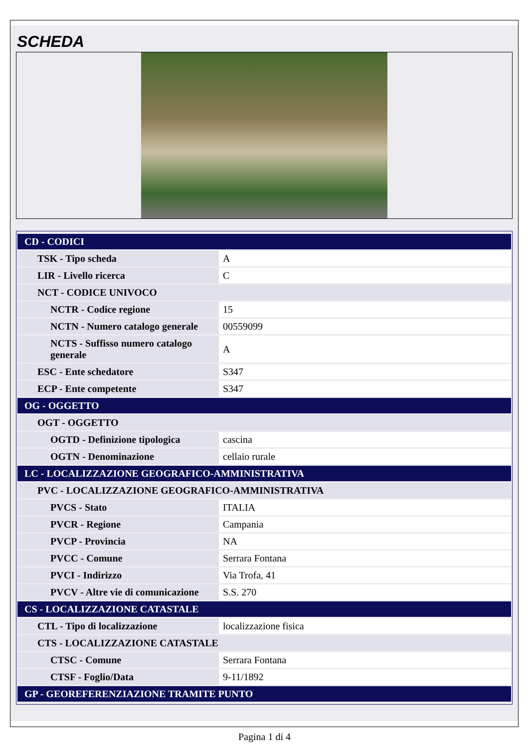SCHEDA
| CD - CODICI | |
| TSK - Tipo scheda | A |
| LIR - Livello ricerca | C |
| NCT - CODICE UNIVOCO | |
| NCTR - Codice regione | 15 |
| NCTN - Numero catalogo generale | 00559099 |
| NCTS - Suffisso numero catalogo generale | A |
| ESC - Ente schedatore | S347 |
| ECP - Ente competente | S347 |
| OG - OGGETTO | |
| OGT - OGGETTO | |
| OGTD - Definizione tipologica | cascina |
| OGTN - Denominazione | cellaio rurale |
| LC - LOCALIZZAZIONE GEOGRAFICO-AMMINISTRATIVA | |
| PVC - LOCALIZZAZIONE GEOGRAFICO-AMMINISTRATIVA | |
| PVCS - Stato | ITALIA |
| PVCR - Regione | Campania |
| PVCP - Provincia | NA |
| PVCC - Comune | Serrara Fontana |
| PVCI - Indirizzo | Via Trofa, 41 |
| PVCV - Altre vie di comunicazione | S.S. 270 |
| CS - LOCALIZZAZIONE CATASTALE | |
| CTL - Tipo di localizzazione | localizzazione fisica |
| CTS - LOCALIZZAZIONE CATASTALE | |
| CTSC - Comune | Serrara Fontana |
| CTSF - Foglio/Data | 9-11/1892 |
| GP - GEOREFERENZIAZIONE TRAMITE PUNTO | |
Pagina 1 di 4